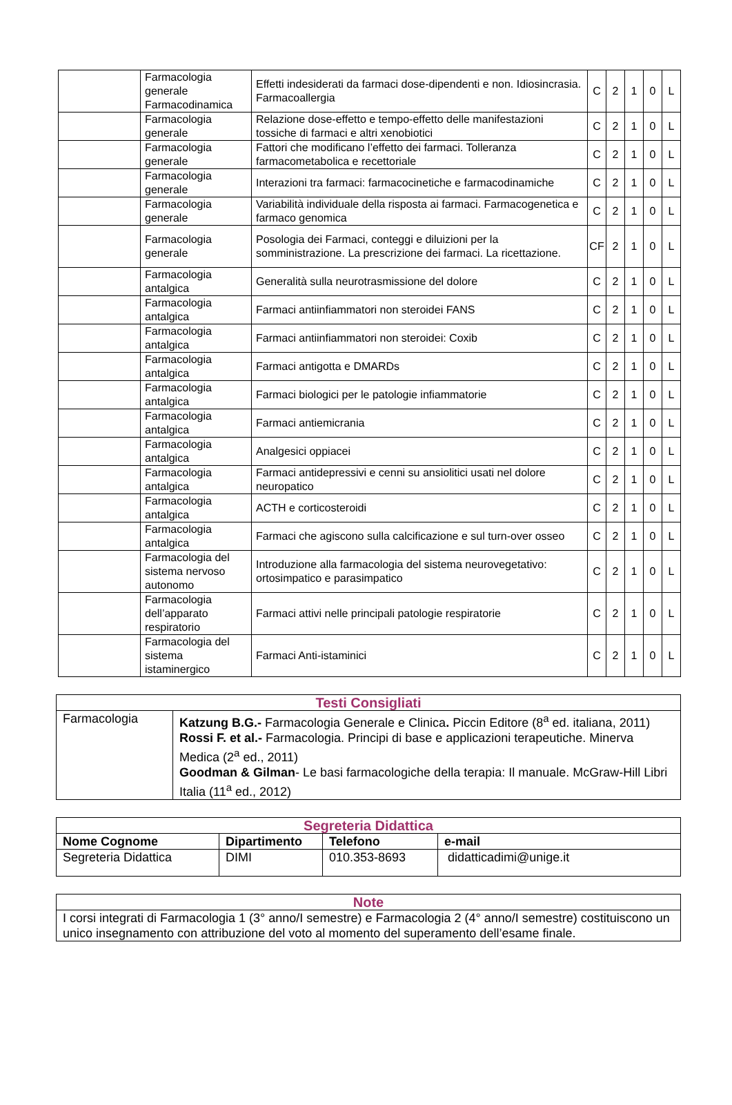| | Farmacologia generale Farmacodinamica | Effetti indesiderati da farmaci dose-dipendenti e non. Idiosincrasia. Farmacoallergia | C | 2 | 1 | 0 | L |
| | Farmacologia generale | Relazione dose-effetto e tempo-effetto delle manifestazioni tossiche di farmaci e altri xenobiotici | C | 2 | 1 | 0 | L |
| | Farmacologia generale | Fattori che modificano l’effetto dei farmaci. Tolleranza farmacometabolica e recettoriale | C | 2 | 1 | 0 | L |
| | Farmacologia generale | Interazioni tra farmaci: farmacocinetiche e farmacodinamiche | C | 2 | 1 | 0 | L |
| | Farmacologia generale | Variabilità individuale della risposta ai farmaci. Farmacogenetica e farmaco genomica | C | 2 | 1 | 0 | L |
| | Farmacologia generale | Posologia dei Farmaci, conteggi e diluizioni per la somministrazione. La prescrizione dei farmaci. La ricettazione. | CF | 2 | 1 | 0 | L |
| | Farmacologia antalgica | Generalità sulla neurotrasmissione del dolore | C | 2 | 1 | 0 | L |
| | Farmacologia antalgica | Farmaci antiinfiammatori non steroidei FANS | C | 2 | 1 | 0 | L |
| | Farmacologia antalgica | Farmaci antiinfiammatori non steroidei: Coxib | C | 2 | 1 | 0 | L |
| | Farmacologia antalgica | Farmaci antigotta e DMARDs | C | 2 | 1 | 0 | L |
| | Farmacologia antalgica | Farmaci biologici per le patologie infiammatorie | C | 2 | 1 | 0 | L |
| | Farmacologia antalgica | Farmaci antiemicrania | C | 2 | 1 | 0 | L |
| | Farmacologia antalgica | Analgesici oppiacei | C | 2 | 1 | 0 | L |
| | Farmacologia antalgica | Farmaci antidepressivi e cenni su ansiolitici usati nel dolore neuropatico | C | 2 | 1 | 0 | L |
| | Farmacologia antalgica | ACTH e corticosteroidi | C | 2 | 1 | 0 | L |
| | Farmacologia antalgica | Farmaci che agiscono sulla calcificazione e sul turn-over osseo | C | 2 | 1 | 0 | L |
| | Farmacologia del sistema nervoso autonomo | Introduzione alla farmacologia del sistema neurovegetativo: ortosimpatico e parasimpatico | C | 2 | 1 | 0 | L |
| | Farmacologia dell’apparato respiratorio | Farmaci attivi nelle principali patologie respiratorie | C | 2 | 1 | 0 | L |
| | Farmacologia del sistema istaminergico | Farmaci Anti-istaminici | C | 2 | 1 | 0 | L |
| Testi Consigliati | |
| Farmacologia | Katzung B.G.- Farmacologia Generale e Clinica . Piccin Editore (8<sup>a</sup> ed. italiana, 2011) Rossi F. et al.- Farmacologia. Principi di base e applicazioni terapeutiche. Minerva Medica (2<sup>a</sup> ed., 2011) Goodman & Gilman - Le basi farmacologiche della terapia: Il manuale. McGraw-Hill Libri Italia (11<sup>a</sup> ed., 2012) |
| Segreteria Didattica | | | |
| Nome Cognome | Dipartimento | Telefono | e-mail |
| Segreteria Didattica | DIMI | 010.353-8693 | didatticadimi@unige.it |
| Note |
| I corsi integrati di Farmacologia 1 (3° anno/I semestre) e Farmacologia 2 (4° anno/I semestre) costituiscono un unico insegnamento con attribuzione del voto al momento del superamento dell’esame finale. |